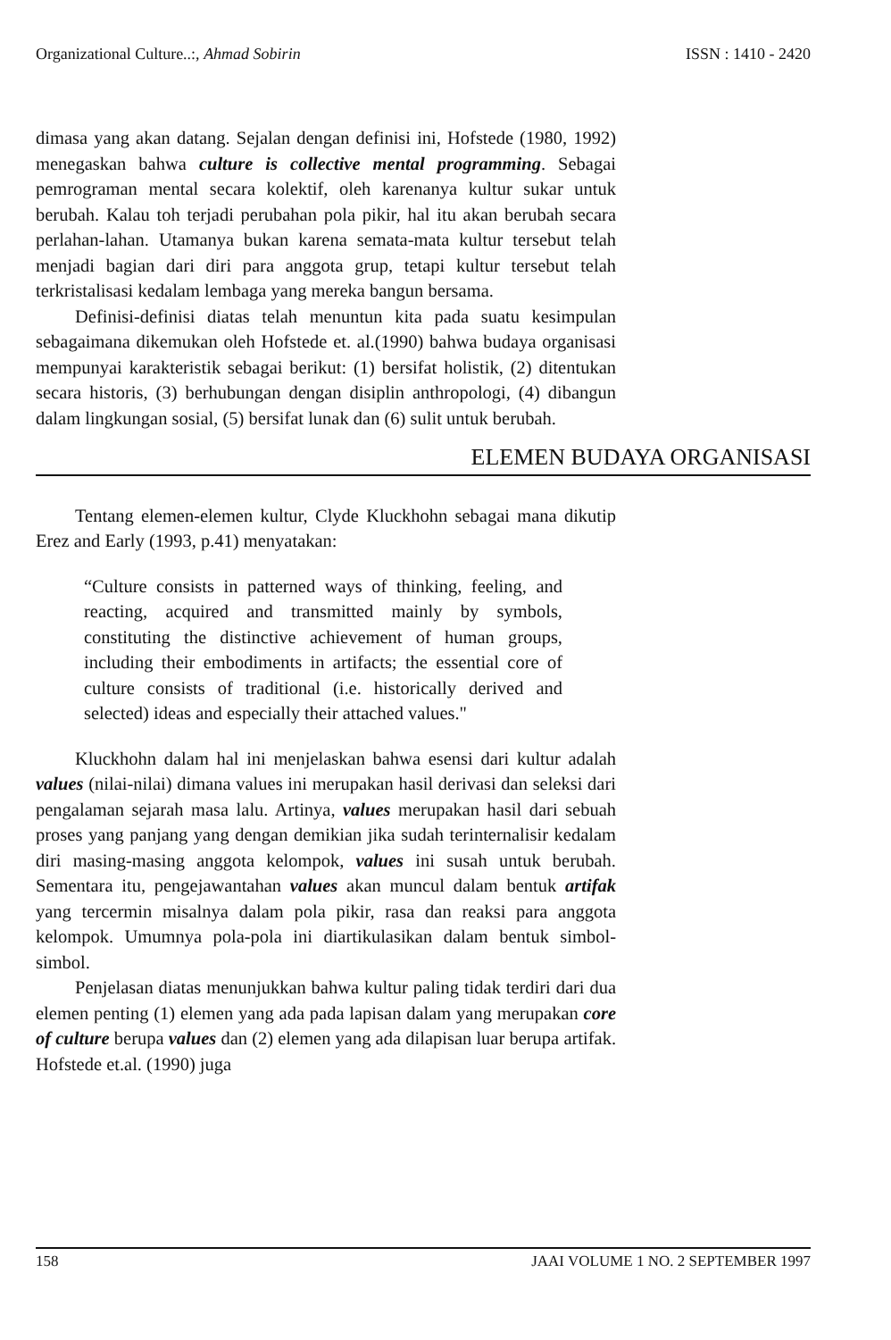Organizational Culture..:, Ahmad Sobirin ISSN : 1410 - 2420
dimasa yang akan datang. Sejalan dengan definisi ini, Hofstede (1980, 1992) menegaskan bahwa culture is collective mental programming. Sebagai pemrograman mental secara kolektif, oleh karenanya kultur sukar untuk berubah. Kalau toh terjadi perubahan pola pikir, hal itu akan berubah secara perlahan-lahan. Utamanya bukan karena semata-mata kultur tersebut telah menjadi bagian dari diri para anggota grup, tetapi kultur tersebut telah terkristalisasi kedalam lembaga yang mereka bangun bersama.
Definisi-definisi diatas telah menuntun kita pada suatu kesimpulan sebagaimana dikemukan oleh Hofstede et. al.(1990) bahwa budaya organisasi mempunyai karakteristik sebagai berikut: (1) bersifat holistik, (2) ditentukan secara historis, (3) berhubungan dengan disiplin anthropologi, (4) dibangun dalam lingkungan sosial, (5) bersifat lunak dan (6) sulit untuk berubah.
ELEMEN BUDAYA ORGANISASI
Tentang elemen-elemen kultur, Clyde Kluckhohn sebagai mana dikutip Erez and Early (1993, p.41) menyatakan:
“Culture consists in patterned ways of thinking, feeling, and reacting, acquired and transmitted mainly by symbols, constituting the distinctive achievement of human groups, including their embodiments in artifacts; the essential core of culture consists of traditional (i.e. historically derived and selected) ideas and especially their attached values."
Kluckhohn dalam hal ini menjelaskan bahwa esensi dari kultur adalah values (nilai-nilai) dimana values ini merupakan hasil derivasi dan seleksi dari pengalaman sejarah masa lalu. Artinya, values merupakan hasil dari sebuah proses yang panjang yang dengan demikian jika sudah terinternalisir kedalam diri masing-masing anggota kelompok, values ini susah untuk berubah. Sementara itu, pengejawantahan values akan muncul dalam bentuk artifak yang tercermin misalnya dalam pola pikir, rasa dan reaksi para anggota kelompok. Umumnya pola-pola ini diartikulasikan dalam bentuk simbol-simbol.
Penjelasan diatas menunjukkan bahwa kultur paling tidak terdiri dari dua elemen penting (1) elemen yang ada pada lapisan dalam yang merupakan core of culture berupa values dan (2) elemen yang ada dilapisan luar berupa artifak. Hofstede et.al. (1990) juga
158 JAAI VOLUME 1 NO. 2 SEPTEMBER 1997